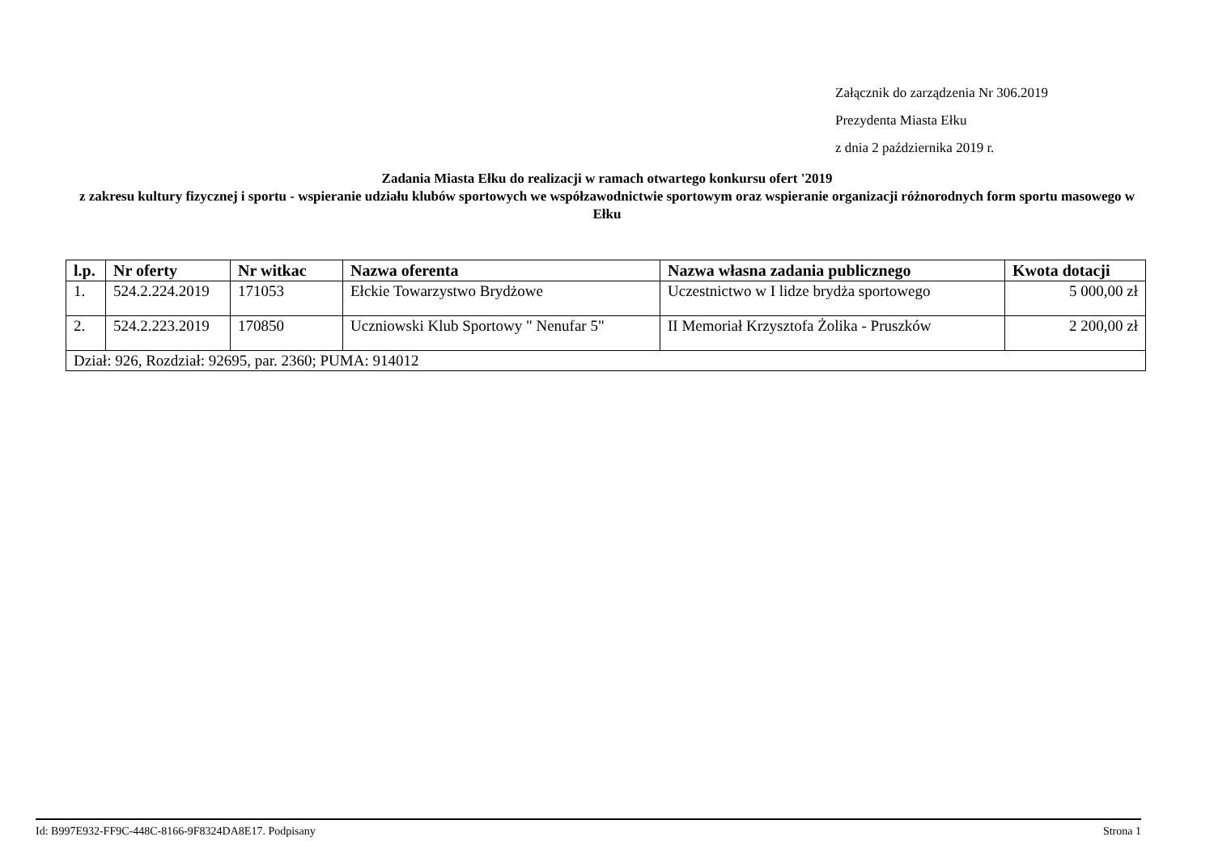Załącznik do zarządzenia Nr 306.2019
Prezydenta Miasta Ełku
z dnia 2 października 2019 r.
Zadania Miasta Ełku do realizacji w ramach otwartego konkursu ofert '2019
z zakresu kultury fizycznej i sportu - wspieranie udziału klubów sportowych we współzawodnictwie sportowym oraz wspieranie organizacji różnorodnych form sportu masowego w Ełku
| l.p. | Nr oferty | Nr witkac | Nazwa oferenta | Nazwa własna zadania publicznego | Kwota dotacji |
| --- | --- | --- | --- | --- | --- |
| 1. | 524.2.224.2019 | 171053 | Ełckie Towarzystwo Brydżowe | Uczestnictwo w I lidze brydża sportowego | 5 000,00 zł |
| 2. | 524.2.223.2019 | 170850 | Uczniowski Klub Sportowy " Nenufar 5" | II Memoriał Krzysztofa Żolika - Pruszków | 2 200,00 zł |
| Dział: 926, Rozdział: 92695, par. 2360; PUMA: 914012 | | | | | |
Id: B997E932-FF9C-448C-8166-9F8324DA8E17. Podpisany Strona 1